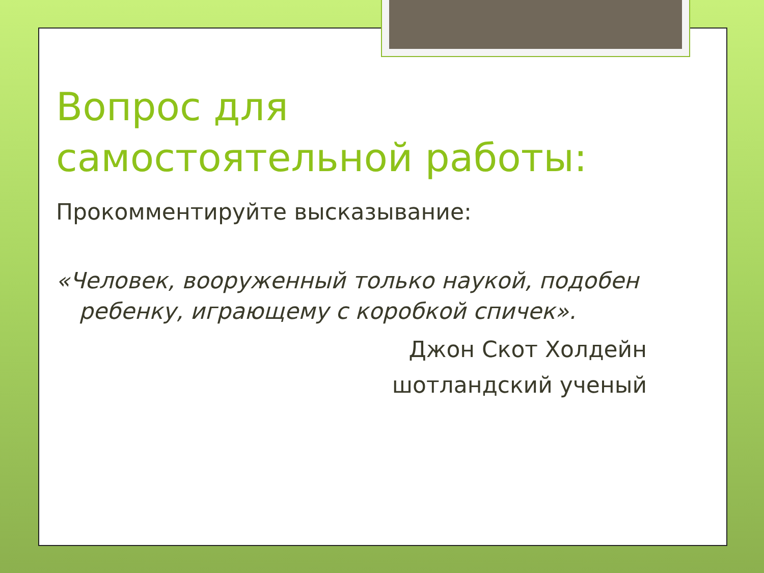Вопрос для самостоятельной работы:
Прокомментируйте высказывание:
«Человек, вооруженный только наукой, подобен ребенку, играющему с коробкой спичек».
Джон Скот Холдейн
шотландский ученый